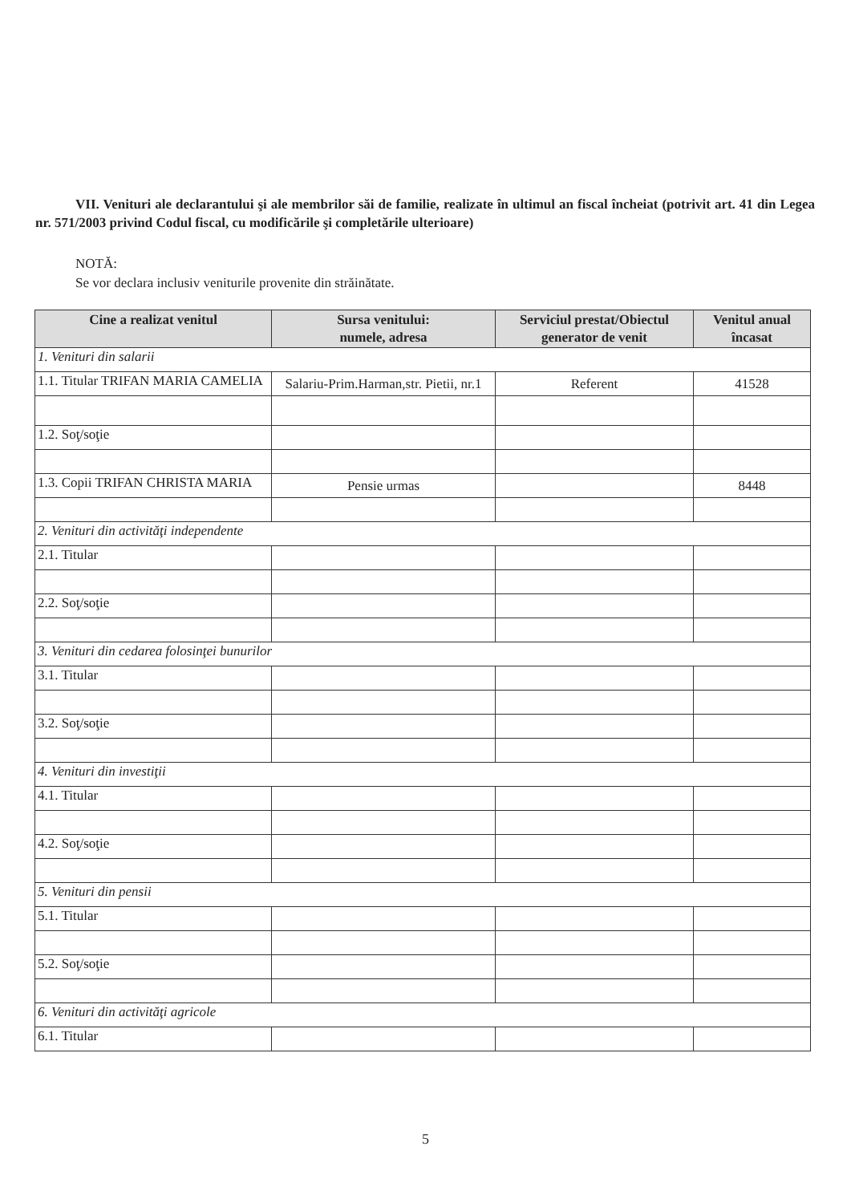VII. Venituri ale declarantului şi ale membrilor săi de familie, realizate în ultimul an fiscal încheiat (potrivit art. 41 din Legea nr. 571/2003 privind Codul fiscal, cu modificările şi completările ulterioare)
NOTĂ:
Se vor declara inclusiv veniturile provenite din străinătate.
| Cine a realizat venitul | Sursa venitului: numele, adresa | Serviciul prestat/Obiectul generator de venit | Venitul anual încasat |
| --- | --- | --- | --- |
| 1. Venituri din salarii | | | |
| 1.1. Titular TRIFAN MARIA CAMELIA | Salariu-Prim.Harman,str. Pietii, nr.1 | Referent | 41528 |
| 1.2. Soţ/soţie | | | |
| 1.3. Copii TRIFAN CHRISTA MARIA | Pensie urmas | | 8448 |
| 2. Venituri din activităţi independente | | | |
| 2.1. Titular | | | |
| 2.2. Soţ/soţie | | | |
| 3. Venituri din cedarea folosinţei bunurilor | | | |
| 3.1. Titular | | | |
| 3.2. Soţ/soţie | | | |
| 4. Venituri din investiţii | | | |
| 4.1. Titular | | | |
| 4.2. Soţ/soţie | | | |
| 5. Venituri din pensii | | | |
| 5.1. Titular | | | |
| 5.2. Soţ/soţie | | | |
| 6. Venituri din activităţi agricole | | | |
| 6.1. Titular | | | |
5